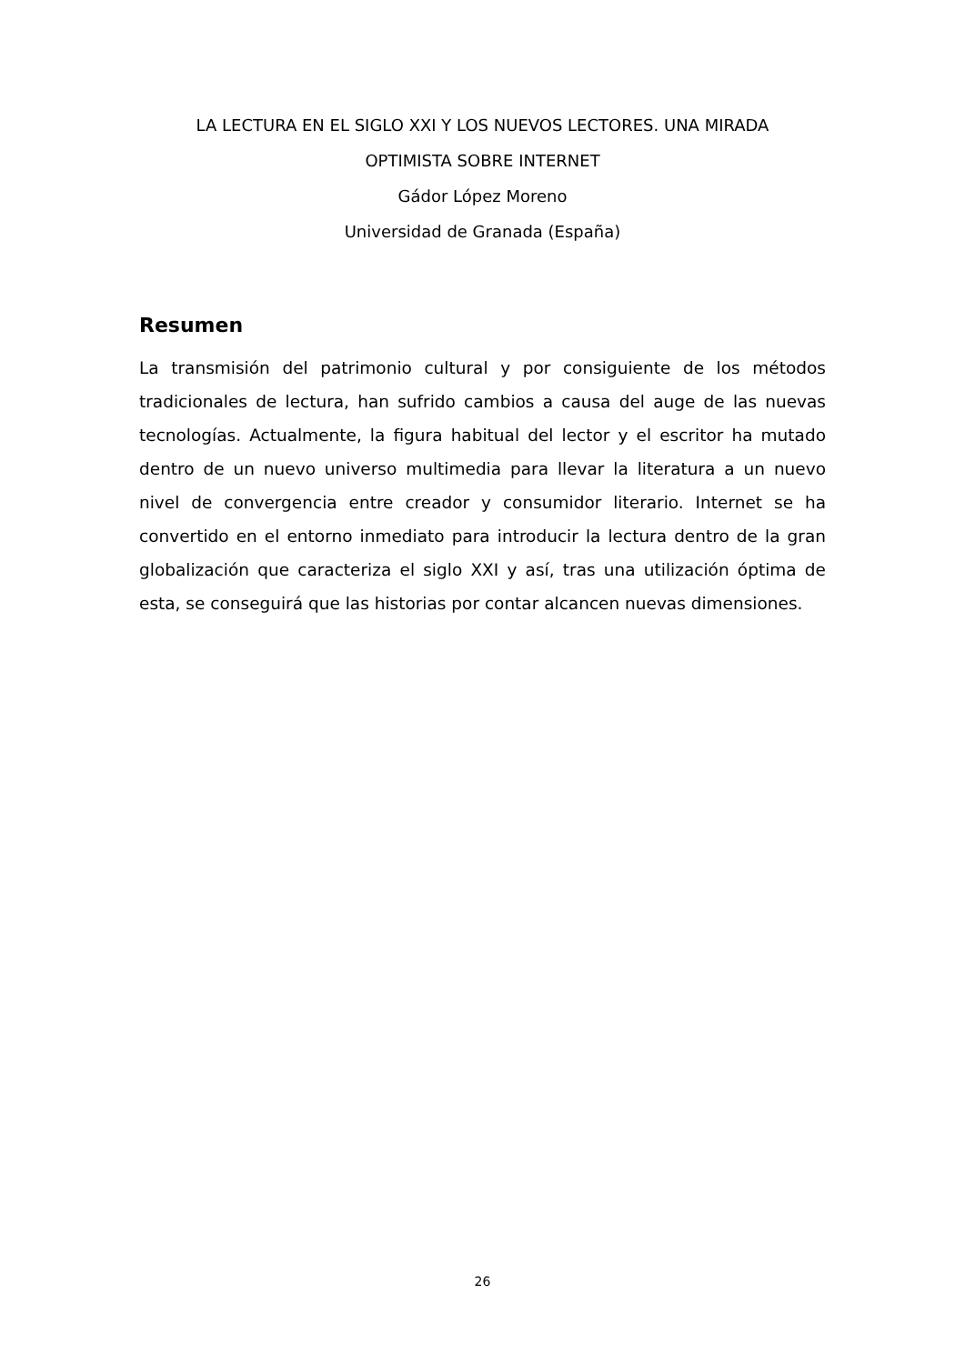LA LECTURA EN EL SIGLO XXI Y LOS NUEVOS LECTORES. UNA MIRADA
OPTIMISTA SOBRE INTERNET
Gádor López Moreno
Universidad de Granada (España)
Resumen
La transmisión del patrimonio cultural y por consiguiente de los métodos tradicionales de lectura, han sufrido cambios a causa del auge de las nuevas tecnologías. Actualmente, la figura habitual del lector y el escritor ha mutado dentro de un nuevo universo multimedia para llevar la literatura a un nuevo nivel de convergencia entre creador y consumidor literario. Internet se ha convertido en el entorno inmediato para introducir la lectura dentro de la gran globalización que caracteriza el siglo XXI y así, tras una utilización óptima de esta, se conseguirá que las historias por contar alcancen nuevas dimensiones.
26